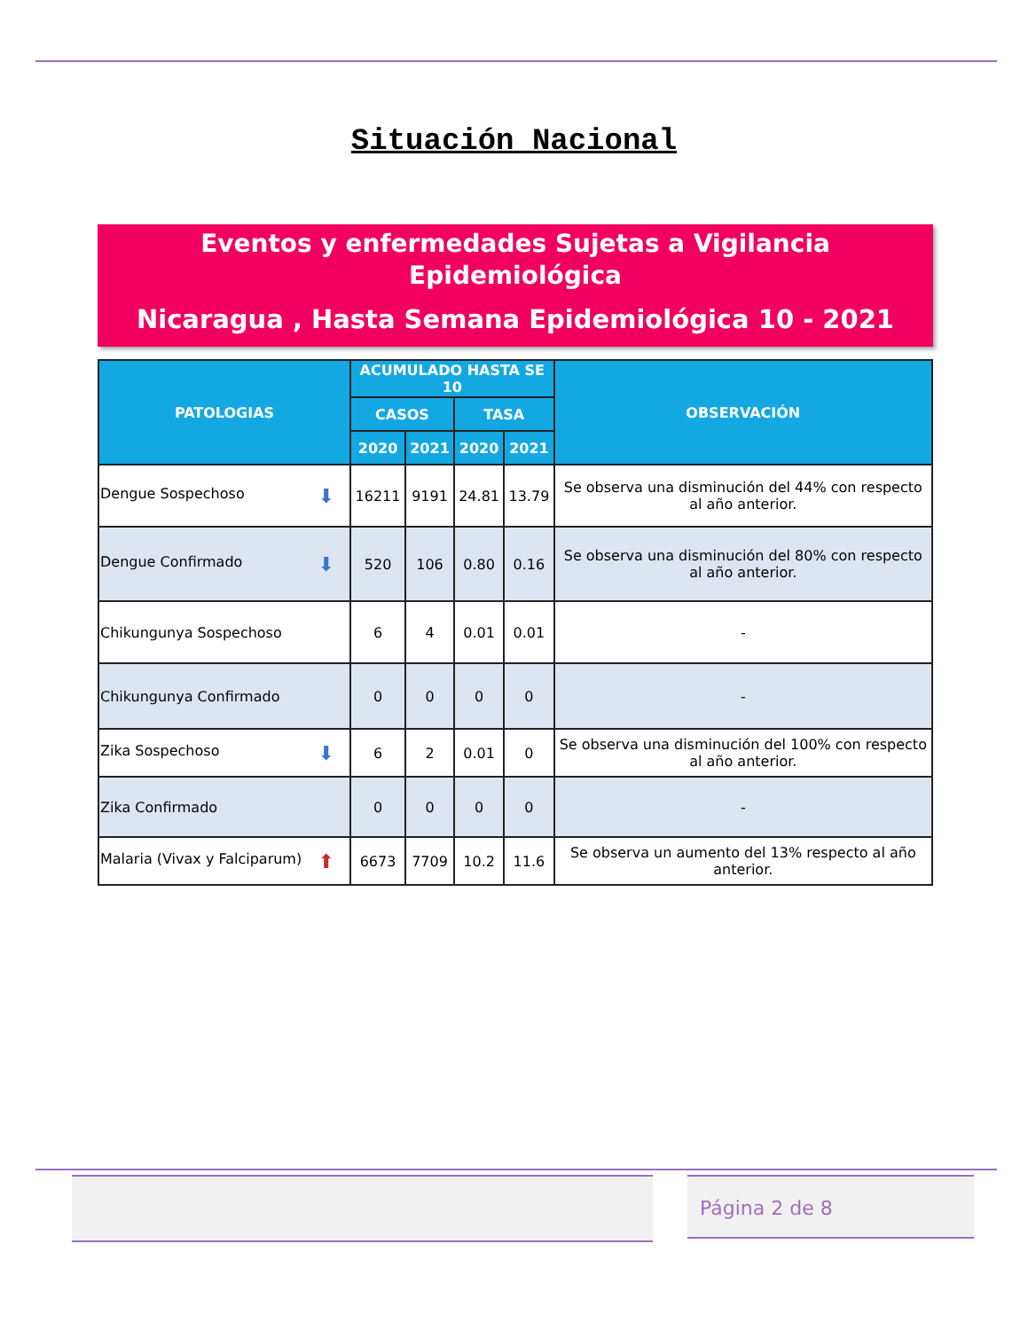Situación Nacional
Eventos y enfermedades Sujetas a Vigilancia
Epidemiológica
Nicaragua , Hasta Semana Epidemiológica 10 - 2021
| PATOLOGIAS | ACUMULADO HASTA SE 10 | | | | OBSERVACIÓN |
| --- | --- | --- | --- | --- | --- |
| | CASOS | | TASA | | |
| | 2020 | 2021 | 2020 | 2021 | |
| Dengue Sospechoso ⬇ | 16211 | 9191 | 24.81 | 13.79 | Se observa una disminución del 44% con respecto al año anterior. |
| Dengue Confirmado ⬇ | 520 | 106 | 0.80 | 0.16 | Se observa una disminución del 80% con respecto al año anterior. |
| Chikungunya Sospechoso | 6 | 4 | 0.01 | 0.01 | - |
| Chikungunya Confirmado | 0 | 0 | 0 | 0 | - |
| Zika Sospechoso ⬇ | 6 | 2 | 0.01 | 0 | Se observa una disminución del 100% con respecto al año anterior. |
| Zika Confirmado | 0 | 0 | 0 | 0 | - |
| Malaria (Vivax y Falciparum) ⬆ | 6673 | 7709 | 10.2 | 11.6 | Se observa un aumento del 13% respecto al año anterior. |
Página 2 de 8